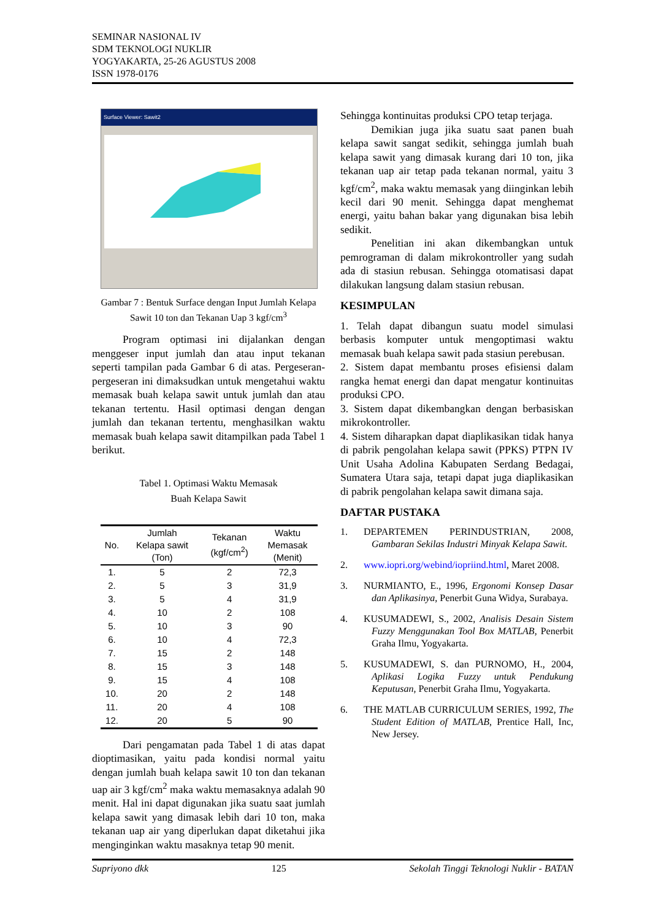SEMINAR NASIONAL IV
SDM TEKNOLOGI NUKLIR
YOGYAKARTA, 25-26 AGUSTUS 2008
ISSN 1978-0176
Surface Viewer: Sawit2
Gambar 7 : Bentuk Surface dengan Input Jumlah Kelapa Sawit 10 ton dan Tekanan Uap 3 kgf/cm<sup>3</sup>
Program optimasi ini dijalankan dengan menggeser input jumlah dan atau input tekanan seperti tampilan pada Gambar 6 di atas. Pergeseran-pergeseran ini dimaksudkan untuk mengetahui waktu memasak buah kelapa sawit untuk jumlah dan atau tekanan tertentu. Hasil optimasi dengan dengan jumlah dan tekanan tertentu, menghasilkan waktu memasak buah kelapa sawit ditampilkan pada Tabel 1 berikut.
Tabel 1. Optimasi Waktu Memasak
Buah Kelapa Sawit
| No. | Jumlah Kelapa sawit (Ton) | Tekanan (kgf/cm<sup>2</sup>) | Waktu Memasak (Menit) |
| --- | --- | --- | --- |
| 1. | 5 | 2 | 72,3 |
| 2. | 5 | 3 | 31,9 |
| 3. | 5 | 4 | 31,9 |
| 4. | 10 | 2 | 108 |
| 5. | 10 | 3 | 90 |
| 6. | 10 | 4 | 72,3 |
| 7. | 15 | 2 | 148 |
| 8. | 15 | 3 | 148 |
| 9. | 15 | 4 | 108 |
| 10. | 20 | 2 | 148 |
| 11. | 20 | 4 | 108 |
| 12. | 20 | 5 | 90 |
Dari pengamatan pada Tabel 1 di atas dapat dioptimasikan, yaitu pada kondisi normal yaitu dengan jumlah buah kelapa sawit 10 ton dan tekanan uap air 3 kgf/cm<sup>2</sup> maka waktu memasaknya adalah 90 menit. Hal ini dapat digunakan jika suatu saat jumlah kelapa sawit yang dimasak lebih dari 10 ton, maka tekanan uap air yang diperlukan dapat diketahui jika menginginkan waktu masaknya tetap 90 menit.
Sehingga kontinuitas produksi CPO tetap terjaga.
Demikian juga jika suatu saat panen buah kelapa sawit sangat sedikit, sehingga jumlah buah kelapa sawit yang dimasak kurang dari 10 ton, jika tekanan uap air tetap pada tekanan normal, yaitu 3 kgf/cm<sup>2</sup>, maka waktu memasak yang diinginkan lebih kecil dari 90 menit. Sehingga dapat menghemat energi, yaitu bahan bakar yang digunakan bisa lebih sedikit.
Penelitian ini akan dikembangkan untuk pemrograman di dalam mikrokontroller yang sudah ada di stasiun rebusan. Sehingga otomatisasi dapat dilakukan langsung dalam stasiun rebusan.
KESIMPULAN
1. Telah dapat dibangun suatu model simulasi berbasis komputer untuk mengoptimasi waktu memasak buah kelapa sawit pada stasiun perebusan.
2. Sistem dapat membantu proses efisiensi dalam rangka hemat energi dan dapat mengatur kontinuitas produksi CPO.
3. Sistem dapat dikembangkan dengan berbasiskan mikrokontroller.
4. Sistem diharapkan dapat diaplikasikan tidak hanya di pabrik pengolahan kelapa sawit (PPKS) PTPN IV Unit Usaha Adolina Kabupaten Serdang Bedagai, Sumatera Utara saja, tetapi dapat juga diaplikasikan di pabrik pengolahan kelapa sawit dimana saja.
DAFTAR PUSTAKA
1. DEPARTEMEN PERINDUSTRIAN, 2008, Gambaran Sekilas Industri Minyak Kelapa Sawit.
2. www.iopri.org/webind/iopriind.html, Maret 2008.
3. NURMIANTO, E., 1996, Ergonomi Konsep Dasar dan Aplikasinya, Penerbit Guna Widya, Surabaya.
4. KUSUMADEWI, S., 2002, Analisis Desain Sistem Fuzzy Menggunakan Tool Box MATLAB, Penerbit Graha Ilmu, Yogyakarta.
5. KUSUMADEWI, S. dan PURNOMO, H., 2004, Aplikasi Logika Fuzzy untuk Pendukung Keputusan, Penerbit Graha Ilmu, Yogyakarta.
6. THE MATLAB CURRICULUM SERIES, 1992, The Student Edition of MATLAB, Prentice Hall, Inc, New Jersey.
Supriyono dkk 125 Sekolah Tinggi Teknologi Nuklir - BATAN